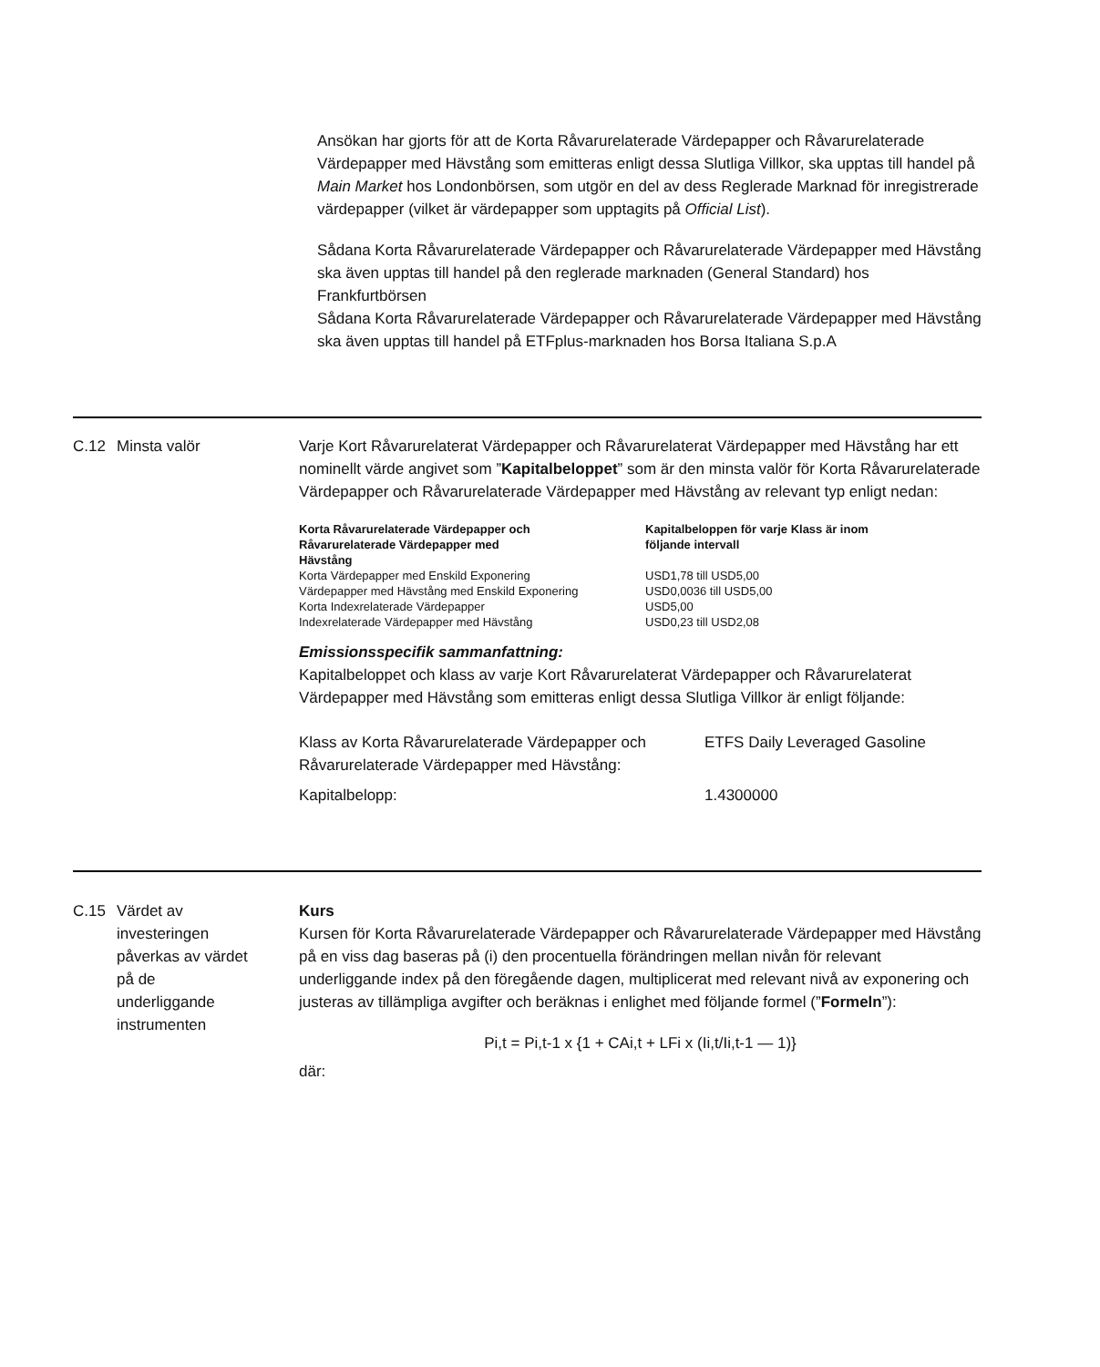Ansökan har gjorts för att de Korta Råvarurelaterade Värdepapper och Råvarurelaterade Värdepapper med Hävstång som emitteras enligt dessa Slutliga Villkor, ska upptas till handel på Main Market hos Londonbörsen, som utgör en del av dess Reglerade Marknad för inregistrerade värdepapper (vilket är värdepapper som upptagits på Official List).
Sådana Korta Råvarurelaterade Värdepapper och Råvarurelaterade Värdepapper med Hävstång ska även upptas till handel på den reglerade marknaden (General Standard) hos Frankfurtbörsen
Sådana Korta Råvarurelaterade Värdepapper och Råvarurelaterade Värdepapper med Hävstång ska även upptas till handel på ETFplus-marknaden hos Borsa Italiana S.p.A
C.12 Minsta valör Varje Kort Råvarurelaterat Värdepapper och Råvarurelaterat Värdepapper med Hävstång har ett nominellt värde angivet som ”Kapitalbeloppet” som är den minsta valör för Korta Råvarurelaterade Värdepapper och Råvarurelaterade Värdepapper med Hävstång av relevant typ enligt nedan:
| Korta Råvarurelaterade Värdepapper och Råvarurelaterade Värdepapper med Hävstång | Kapitalbeloppen för varje Klass är inom följande intervall |
| --- | --- |
| Korta Värdepapper med Enskild Exponering | USD1,78 till USD5,00 |
| Värdepapper med Hävstång med Enskild Exponering | USD0,0036 till USD5,00 |
| Korta Indexrelaterade Värdepapper | USD5,00 |
| Indexrelaterade Värdepapper med Hävstång | USD0,23 till USD2,08 |
Emissionsspecifik sammanfattning:
Kapitalbeloppet och klass av varje Kort Råvarurelaterat Värdepapper och Råvarurelaterat Värdepapper med Hävstång som emitteras enligt dessa Slutliga Villkor är enligt följande:
| Klass av Korta Råvarurelaterade Värdepapper och Råvarurelaterade Värdepapper med Hävstång: | ETFS Daily Leveraged Gasoline |
| Kapitalbelopp: | 1.4300000 |
C.15 Värdet av
investeringen
påverkas av värdet
på de
underliggande
instrumenten
Kurs
Kursen för Korta Råvarurelaterade Värdepapper och Råvarurelaterade Värdepapper med Hävstång på en viss dag baseras på (i) den procentuella förändringen mellan nivån för relevant underliggande index på den föregående dagen, multiplicerat med relevant nivå av exponering och justeras av tillämpliga avgifter och beräknas i enlighet med följande formel (”Formeln”):
Pi,t = Pi,t-1 x {1 + CAi,t + LFi x (Ii,t/Ii,t-1 — 1)}
där: